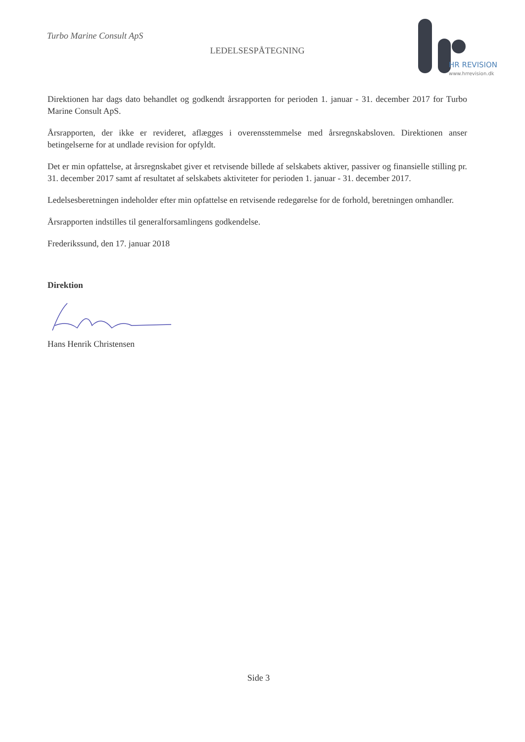Turbo Marine Consult ApS
LEDELSESPÅTEGNING
HR REVISION
www.hrrevision.dk
Direktionen har dags dato behandlet og godkendt årsrapporten for perioden 1. januar - 31. december 2017 for Turbo Marine Consult ApS.
Årsrapporten, der ikke er revideret, aflægges i overensstemmelse med årsregnskabsloven. Direktionen anser betingelserne for at undlade revision for opfyldt.
Det er min opfattelse, at årsregnskabet giver et retvisende billede af selskabets aktiver, passiver og finansielle stilling pr. 31. december 2017 samt af resultatet af selskabets aktiviteter for perioden 1. januar - 31. december 2017.
Ledelsesberetningen indeholder efter min opfattelse en retvisende redegørelse for de forhold, beretningen omhandler.
Årsrapporten indstilles til generalforsamlingens godkendelse.
Frederikssund, den 17. januar 2018
Direktion
Hans Henrik Christensen
Side 3